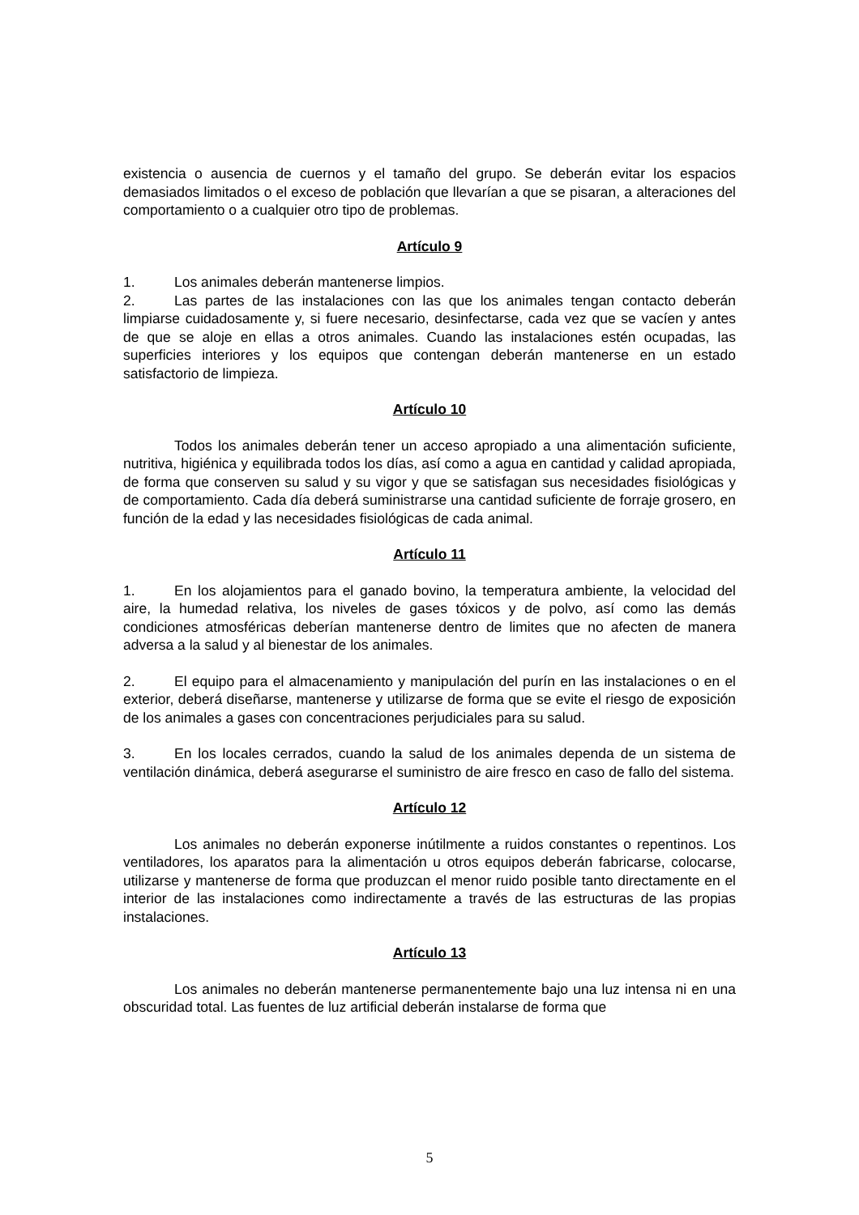existencia o ausencia de cuernos y el tamaño del grupo. Se deberán evitar los espacios demasiados limitados o el exceso de población que llevarían a que se pisaran, a alteraciones del comportamiento o a cualquier otro tipo de problemas.
Artículo 9
1. Los animales deberán mantenerse limpios.
2. Las partes de las instalaciones con las que los animales tengan contacto deberán limpiarse cuidadosamente y, si fuere necesario, desinfectarse, cada vez que se vacíen y antes de que se aloje en ellas a otros animales. Cuando las instalaciones estén ocupadas, las superficies interiores y los equipos que contengan deberán mantenerse en un estado satisfactorio de limpieza.
Artículo 10
Todos los animales deberán tener un acceso apropiado a una alimentación suficiente, nutritiva, higiénica y equilibrada todos los días, así como a agua en cantidad y calidad apropiada, de forma que conserven su salud y su vigor y que se satisfagan sus necesidades fisiológicas y de comportamiento. Cada día deberá suministrarse una cantidad suficiente de forraje grosero, en función de la edad y las necesidades fisiológicas de cada animal.
Artículo 11
1. En los alojamientos para el ganado bovino, la temperatura ambiente, la velocidad del aire, la humedad relativa, los niveles de gases tóxicos y de polvo, así como las demás condiciones atmosféricas deberían mantenerse dentro de limites que no afecten de manera adversa a la salud y al bienestar de los animales.
2. El equipo para el almacenamiento y manipulación del purín en las instalaciones o en el exterior, deberá diseñarse, mantenerse y utilizarse de forma que se evite el riesgo de exposición de los animales a gases con concentraciones perjudiciales para su salud.
3. En los locales cerrados, cuando la salud de los animales dependa de un sistema de ventilación dinámica, deberá asegurarse el suministro de aire fresco en caso de fallo del sistema.
Artículo 12
Los animales no deberán exponerse inútilmente a ruidos constantes o repentinos. Los ventiladores, los aparatos para la alimentación u otros equipos deberán fabricarse, colocarse, utilizarse y mantenerse de forma que produzcan el menor ruido posible tanto directamente en el interior de las instalaciones como indirectamente a través de las estructuras de las propias instalaciones.
Artículo 13
Los animales no deberán mantenerse permanentemente bajo una luz intensa ni en una obscuridad total. Las fuentes de luz artificial deberán instalarse de forma que
5